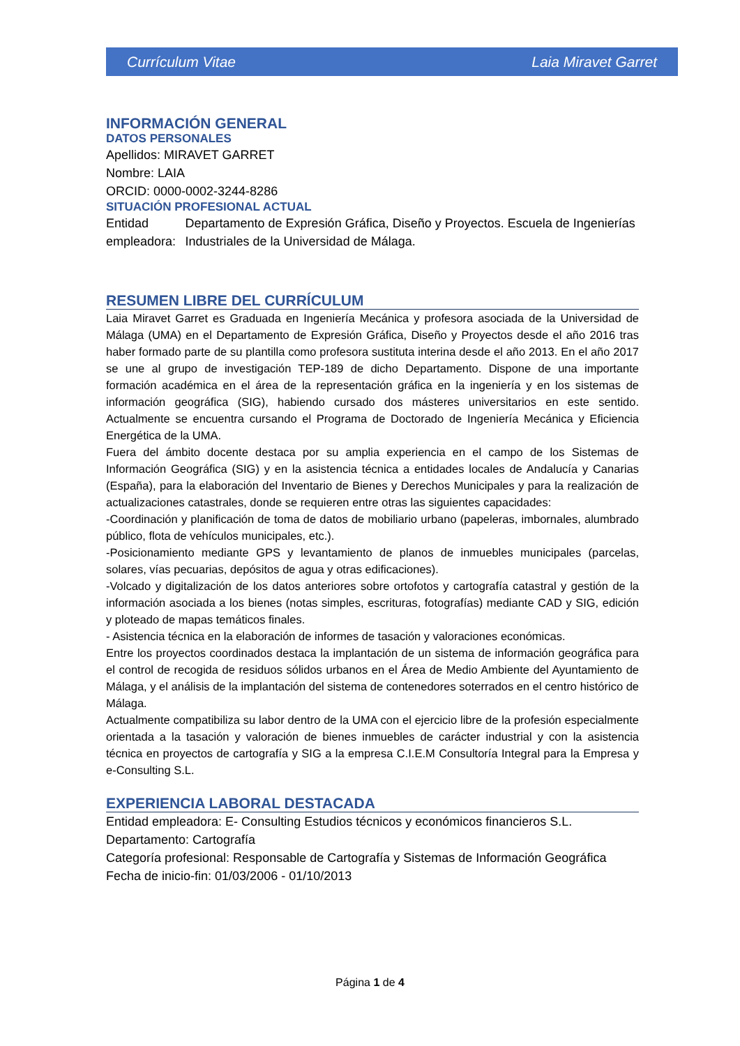Currículum Vitae Laia Miravet Garret
INFORMACIÓN GENERAL
DATOS PERSONALES
Apellidos: MIRAVET GARRET
Nombre: LAIA
ORCID: 0000-0002-3244-8286
SITUACIÓN PROFESIONAL ACTUAL
Entidad empleadora: Departamento de Expresión Gráfica, Diseño y Proyectos. Escuela de Ingenierías Industriales de la Universidad de Málaga.
RESUMEN LIBRE DEL CURRÍCULUM
Laia Miravet Garret es Graduada en Ingeniería Mecánica y profesora asociada de la Universidad de Málaga (UMA) en el Departamento de Expresión Gráfica, Diseño y Proyectos desde el año 2016 tras haber formado parte de su plantilla como profesora sustituta interina desde el año 2013. En el año 2017 se une al grupo de investigación TEP-189 de dicho Departamento. Dispone de una importante formación académica en el área de la representación gráfica en la ingeniería y en los sistemas de información geográfica (SIG), habiendo cursado dos másteres universitarios en este sentido. Actualmente se encuentra cursando el Programa de Doctorado de Ingeniería Mecánica y Eficiencia Energética de la UMA.
Fuera del ámbito docente destaca por su amplia experiencia en el campo de los Sistemas de Información Geográfica (SIG) y en la asistencia técnica a entidades locales de Andalucía y Canarias (España), para la elaboración del Inventario de Bienes y Derechos Municipales y para la realización de actualizaciones catastrales, donde se requieren entre otras las siguientes capacidades:
-Coordinación y planificación de toma de datos de mobiliario urbano (papeleras, imbornales, alumbrado público, flota de vehículos municipales, etc.).
-Posicionamiento mediante GPS y levantamiento de planos de inmuebles municipales (parcelas, solares, vías pecuarias, depósitos de agua y otras edificaciones).
-Volcado y digitalización de los datos anteriores sobre ortofotos y cartografía catastral y gestión de la información asociada a los bienes (notas simples, escrituras, fotografías) mediante CAD y SIG, edición y ploteado de mapas temáticos finales.
- Asistencia técnica en la elaboración de informes de tasación y valoraciones económicas.
Entre los proyectos coordinados destaca la implantación de un sistema de información geográfica para el control de recogida de residuos sólidos urbanos en el Área de Medio Ambiente del Ayuntamiento de Málaga, y el análisis de la implantación del sistema de contenedores soterrados en el centro histórico de Málaga.
Actualmente compatibiliza su labor dentro de la UMA con el ejercicio libre de la profesión especialmente orientada a la tasación y valoración de bienes inmuebles de carácter industrial y con la asistencia técnica en proyectos de cartografía y SIG a la empresa C.I.E.M Consultoría Integral para la Empresa y e-Consulting S.L.
EXPERIENCIA LABORAL DESTACADA
Entidad empleadora: E- Consulting Estudios técnicos y económicos financieros S.L.
Departamento: Cartografía
Categoría profesional: Responsable de Cartografía y Sistemas de Información Geográfica
Fecha de inicio-fin: 01/03/2006 - 01/10/2013
Página 1 de 4